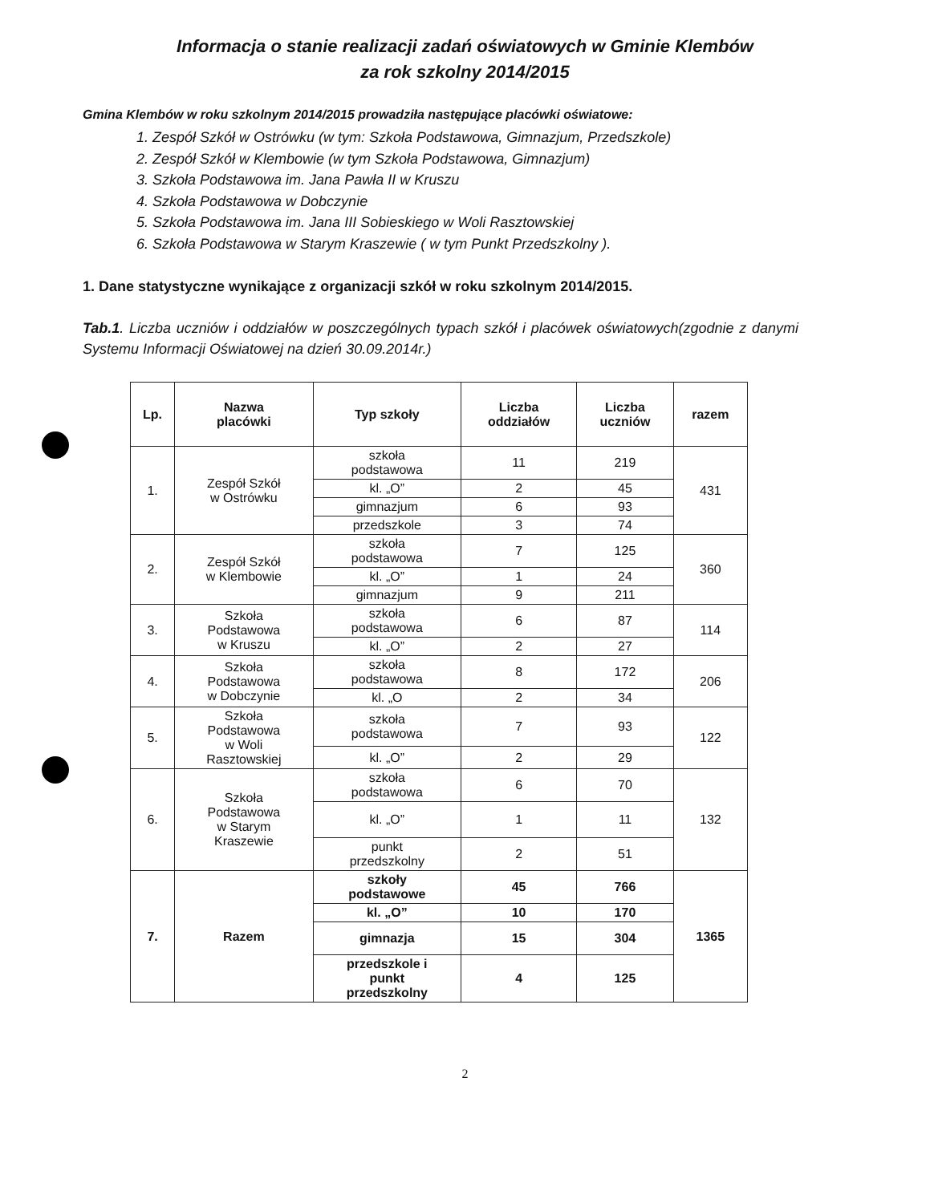Informacja o stanie realizacji zadań oświatowych w Gminie Klembów
za rok szkolny 2014/2015
Gmina Klembów w roku szkolnym 2014/2015 prowadziła następujące placówki oświatowe:
1. Zespół Szkół w Ostrówku (w tym: Szkoła Podstawowa, Gimnazjum, Przedszkole)
2. Zespół Szkół w Klembowie (w tym Szkoła Podstawowa, Gimnazjum)
3. Szkoła Podstawowa im. Jana Pawła II w Kruszu
4. Szkoła Podstawowa w Dobczynie
5. Szkoła Podstawowa im. Jana III Sobieskiego w Woli Rasztowskiej
6. Szkoła Podstawowa w Starym Kraszewie ( w tym Punkt Przedszkolny ).
1. Dane statystyczne wynikające z organizacji szkół w roku szkolnym 2014/2015.
Tab.1. Liczba uczniów i oddziałów w poszczególnych typach szkół i placówek oświatowych(zgodnie z danymi Systemu Informacji Oświatowej na dzień 30.09.2014r.)
| Lp. | Nazwa placówki | Typ szkoły | Liczba oddziałów | Liczba uczniów | razem |
| --- | --- | --- | --- | --- | --- |
| 1. | Zespół Szkół w Ostrówku | szkoła podstawowa | 11 | 219 | 431 |
| | | kl. „O” | 2 | 45 | |
| | | gimnazjum | 6 | 93 | |
| | | przedszkole | 3 | 74 | |
| 2. | Zespół Szkół w Klembowie | szkoła podstawowa | 7 | 125 | 360 |
| | | kl. „O” | 1 | 24 | |
| | | gimnazjum | 9 | 211 | |
| 3. | Szkoła Podstawowa w Kruszu | szkoła podstawowa | 6 | 87 | 114 |
| | | kl. „O” | 2 | 27 | |
| 4. | Szkoła Podstawowa w Dobczynie | szkoła podstawowa | 8 | 172 | 206 |
| | | kl. „O | 2 | 34 | |
| 5. | Szkoła Podstawowa w Woli Rasztowskiej | szkoła podstawowa | 7 | 93 | 122 |
| | | kl. „O” | 2 | 29 | |
| 6. | Szkoła Podstawowa w Starym Kraszewie | szkoła podstawowa | 6 | 70 | 132 |
| | | kl. „O” | 1 | 11 | |
| | | punkt przedszkolny | 2 | 51 | |
| 7. | Razem | szkoły podstawowe | 45 | 766 | 1365 |
| | | kl. „O” | 10 | 170 | |
| | | gimnazja | 15 | 304 | |
| | | przedszkole i punkt przedszkolny | 4 | 125 | |
2